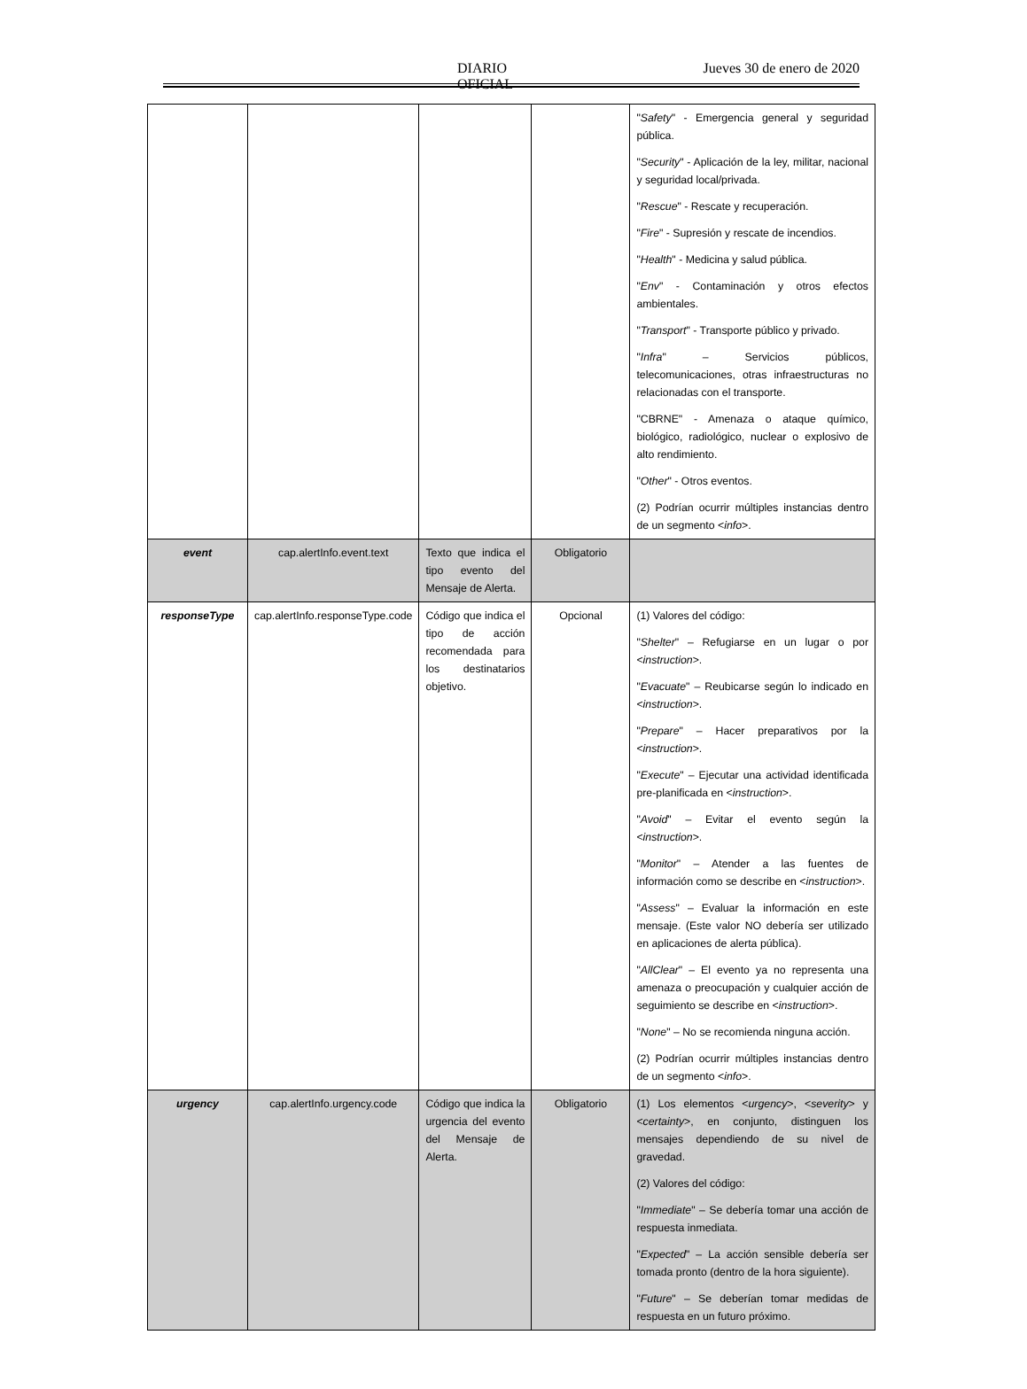DIARIO OFICIAL Jueves 30 de enero de 2020
| | | | | " Safety " - Emergencia general y seguridad pública. " Security " - Aplicación de la ley, militar, nacional y seguridad local/privada. " Rescue " - Rescate y recuperación. " Fire " - Supresión y rescate de incendios. " Health " - Medicina y salud pública. " Env " - Contaminación y otros efectos ambientales. " Transport " - Transporte público y privado. " Infra " – Servicios públicos, telecomunicaciones, otras infraestructuras no relacionadas con el transporte. "CBRNE" - Amenaza o ataque químico, biológico, radiológico, nuclear o explosivo de alto rendimiento. " Other " - Otros eventos. (2) Podrían ocurrir múltiples instancias dentro de un segmento < info >. |
| event | cap.alertInfo.event.text | Texto que indica el tipo evento del Mensaje de Alerta. | Obligatorio | |
| responseType | cap.alertInfo.responseType.code | Código que indica el tipo de acción recomendada para los destinatarios objetivo. | Opcional | (1) Valores del código: " Shelter " – Refugiarse en un lugar o por < instruction >. " Evacuate " – Reubicarse según lo indicado en < instruction >. " Prepare " – Hacer preparativos por la < instruction >. " Execute " – Ejecutar una actividad identificada pre-planificada en < instruction >. " Avoid " – Evitar el evento según la < instruction >. " Monitor " – Atender a las fuentes de información como se describe en < instruction >. " Assess " – Evaluar la información en este mensaje. (Este valor NO debería ser utilizado en aplicaciones de alerta pública). " AllClear " – El evento ya no representa una amenaza o preocupación y cualquier acción de seguimiento se describe en < instruction >. " None " – No se recomienda ninguna acción. (2) Podrían ocurrir múltiples instancias dentro de un segmento < info >. |
| urgency | cap.alertInfo.urgency.code | Código que indica la urgencia del evento del Mensaje de Alerta. | Obligatorio | (1) Los elementos < urgency >, < severity > y < certainty >, en conjunto, distinguen los mensajes dependiendo de su nivel de gravedad. (2) Valores del código: " Immediate " – Se debería tomar una acción de respuesta inmediata. " Expected " – La acción sensible debería ser tomada pronto (dentro de la hora siguiente). " Future " – Se deberían tomar medidas de respuesta en un futuro próximo. |